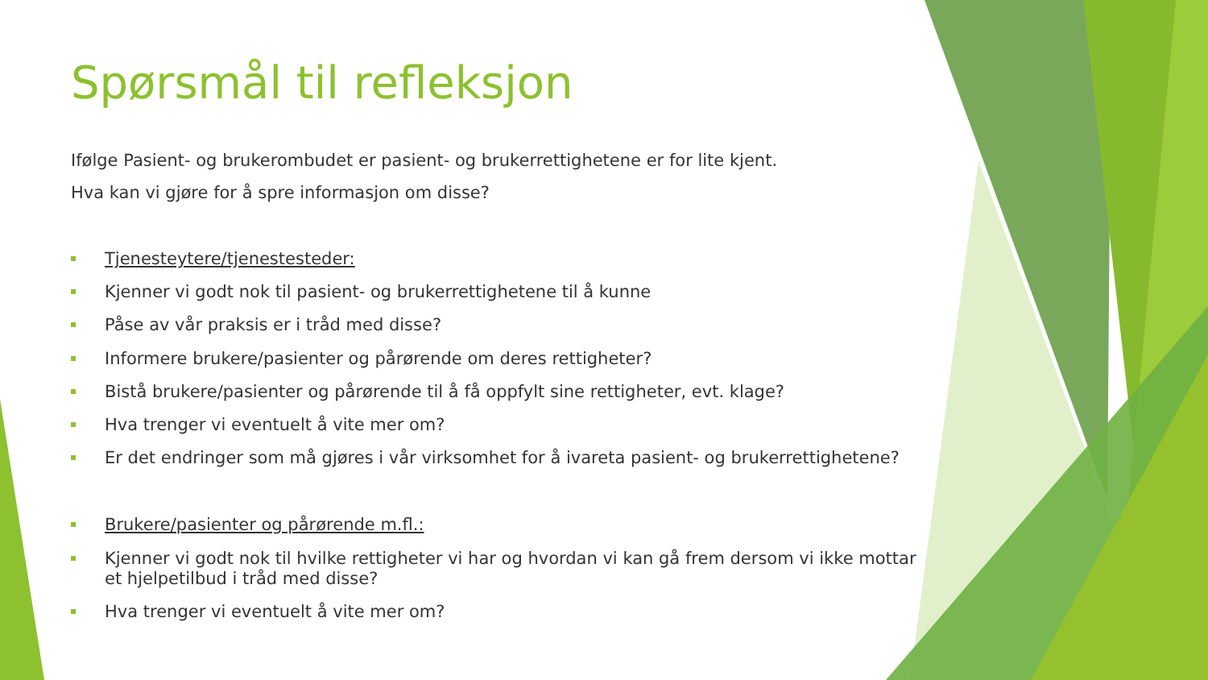Spørsmål til refleksjon
Ifølge Pasient- og brukerombudet er pasient- og brukerrettighetene er for lite kjent.
Hva kan vi gjøre for å spre informasjon om disse?
Tjenesteytere/tjenestesteder:
Kjenner vi godt nok til pasient- og brukerrettighetene til å kunne
Påse av vår praksis er i tråd med disse?
Informere brukere/pasienter og pårørende om deres rettigheter?
Bistå brukere/pasienter og pårørende til å få oppfylt sine rettigheter, evt. klage?
Hva trenger vi eventuelt å vite mer om?
Er det endringer som må gjøres i vår virksomhet for å ivareta pasient- og brukerrettighetene?
Brukere/pasienter og pårørende m.fl.:
Kjenner vi godt nok til hvilke rettigheter vi har og hvordan vi kan gå frem dersom vi ikke mottar et hjelpetilbud i tråd med disse?
Hva trenger vi eventuelt å vite mer om?